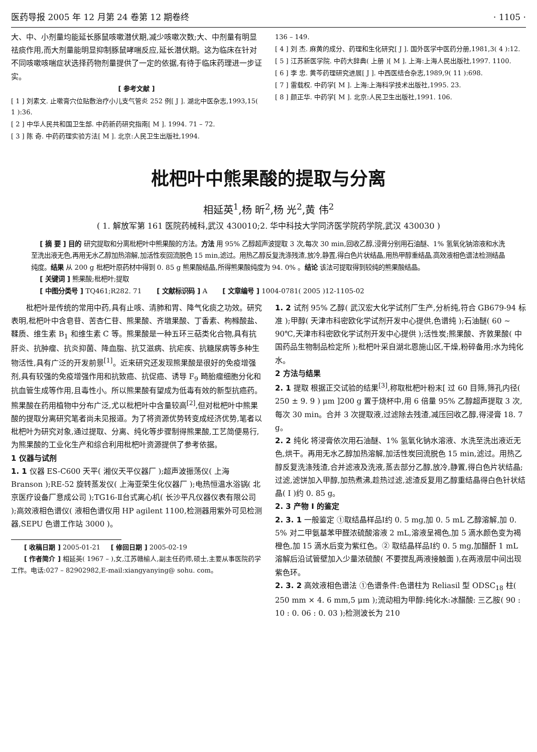医药导报 2005 年 12 月第 24 卷第 12 期卷终 · 1105 ·
大、中、小剂量均能延长豚鼠咳嗽潜伏期,减少咳嗽次数;大、中剂量有明显祛痰作用,而大剂量能明显抑制豚鼠哮喘反应,延长潜伏期。这为临床在针对不同咳嗽咳喘症状选择药物剂量提供了一定的依据,有待于临床药理进一步证实。
[ 参考文献 ]
[ 1 ] 刘素文. 止嗽膏穴位贴敷治疗小儿支气管炎 252 例[ J ]. 湖北中医杂志,1993,15( 1 ):36.
[ 2 ] 中华人民共和国卫生部. 中药新药研究指南[ M ]. 1994. 71 – 72.
[ 3 ] 陈 奇. 中药药理实验方法[ M ]. 北京:人民卫生出版社,1994.
136 – 149.
[ 4 ] 刘 杰. 麻黄的成分、药理和生化研究[ J ]. 国外医学中医药分册,1981,3( 4 ):12.
[ 5 ] 江苏新医学院. 中药大辞典( 上册 )[ M ]. 上海:上海人民出版社,1997. 1100.
[ 6 ] 李 忠. 黄芩药理研究进展[ J ]. 中西医结合杂志,1989,9( 11 ):698.
[ 7 ] 雷载权. 中药学[ M ]. 上海:上海科学技术出版社,1995. 23.
[ 8 ] 颜正华. 中药学[ M ]. 北京:人民卫生出版社,1991. 106.
枇杷叶中熊果酸的提取与分离
相延英<sup>1</sup>,杨 昕<sup>2</sup>,杨 光<sup>2</sup>,黄 伟<sup>2</sup>
( 1. 解放军第 161 医院药械科,武汉 430010;2. 华中科技大学同济医学院药学院,武汉 430030 )
[ 摘 要 ] 目的 研究提取和分离枇杷叶中熊果酸的方法。方法 用 95% 乙醇超声波提取 3 次,每次 30 min,回收乙醇,浸膏分别用石油醚、1% 氢氧化钠溶液和水洗至洗出液无色,再用无水乙醇加热溶解,加活性炭回流脱色 15 min,滤过。用热乙醇反复洗涤残渣,放冷,静置,得白色片状结晶,用热甲醇重结晶,高效液相色谱法检测结晶纯度。结果 从 200 g 枇杷叶原药材中得到 0. 85 g 熊果酸结晶,所得熊果酸纯度为 94. 0% 。结论 该法可提取得到较纯的熊果酸结晶。
[ 关键词 ] 熊果酸;枇杷叶;提取
[ 中图分类号 ] TQ461;R282. 71 [ 文献标识码 ] A [ 文章编号 ] 1004-0781( 2005 )12-1105-02
枇杷叶是传统的常用中药,具有止咳、清肺和胃、降气化痰之功效。研究表明,枇杷叶中含皂苷、苦杏仁苷、熊果酸、齐墩果酸、丁香素、枸橼酸盐、鞣质、维生素 B<sub>1</sub> 和维生素 C 等。熊果酸是一种五环三萜类化合物,具有抗肝炎、抗肿瘤、抗炎抑菌、降血脂、抗艾滋病、抗疟疾、抗糖尿病等多种生物活性,具有广泛的开发前景<sup>[1]</sup>。近来研究还发现熊果酸是很好的免疫增强剂,具有较强的免疫增强作用和抗致癌、抗促癌、诱导 F<sub>9</sub> 畸胎瘤细胞分化和抗血管生成等作用,且毒性小。所以熊果酸有望成为低毒有效的新型抗癌药。熊果酸在药用植物中分布广泛,尤以枇杷叶中含量较高<sup>[2]</sup>,但对枇杷叶中熊果酸的提取分离研究笔者尚未见报道。为了将资源优势转变成经济优势,笔者以枇杷叶为研究对象,通过提取、分离、纯化等步骤制得熊果酸,工艺简便易行,为熊果酸的工业化生产和综合利用枇杷叶资源提供了参考依据。
1 仪器与试剂
1. 1 仪器 ES-C600 天平( 湘仪天平仪器厂 );超声波振荡仪( 上海 Branson );RE-52 旋转蒸发仪( 上海亚荣生化仪器厂 );电热恒温水浴锅( 北京医疗设备厂意成公司 );TG16-Ⅱ台式离心机( 长沙平凡仪器仪表有限公司 );高效液相色谱仪( 液相色谱仪用 HP agilent 1100,检测器用紫外可见检测器,SEPU 色谱工作站 3000 )。
[ 收稿日期 ] 2005-01-21 [ 修回日期 ] 2005-02-19
[ 作者简介 ] 相延英( 1967 – ),女,江苏赣榆人,副主任药师,硕士,主要从事医院药学工作。电话:027 – 82902982,E-mail:xiangyanying@ sohu. com。
1. 2 试剂 95% 乙醇( 武汉宏大化学试剂厂生产,分析纯,符合 GB679-94 标准 );甲醇( 天津市科密欧化学试剂开发中心提供,色谱纯 );石油醚( 60 ~ 90℃,天津市科密欧化学试剂开发中心提供 );活性炭;熊果酸、齐敦果酸( 中国药品生物制品检定所 );枇杷叶采自湖北恩施山区,干燥,粉碎备用;水为纯化水。
2 方法与结果
2. 1 提取 根据正交试验的结果<sup>[3]</sup>,称取枇杷叶粉末[ 过 60 目筛,筛孔内径( 250 ± 9. 9 ) μm ]200 g 置于烧杯中,用 6 倍量 95% 乙醇超声提取 3 次,每次 30 min。合并 3 次提取液,过滤除去残渣,减压回收乙醇,得浸膏 18. 7 g。
2. 2 纯化 将浸膏依次用石油醚、1% 氢氧化钠水溶液、水洗至洗出液近无色,烘干。再用无水乙醇加热溶解,加活性炭回流脱色 15 min,滤过。用热乙醇反复洗涤残渣,合并滤液及洗液,蒸去部分乙醇,放冷,静置,得白色片状结晶;过滤,滤饼加入甲醇,加热煮沸,趁热过滤,滤渣反复用乙醇重结晶得白色针状结晶( Ⅰ )约 0. 85 g。
2. 3 产物 I 的鉴定
2. 3. 1 一般鉴定 ①取结晶样品Ⅰ约 0. 5 mg,加 0. 5 mL 乙醇溶解,加 0. 5% 对二甲氨基苯甲醛浓硫酸溶液 2 mL,溶液呈褐色,加 5 滴水颜色变为褐橙色,加 15 滴水后变为紫红色。② 取结晶样品Ⅰ约 0. 5 mg,加醋酐 1 mL 溶解后沿试管壁加入少量浓硫酸( 不要搅乱两液接触面 ),在两液层中间出现紫色环。
2. 3. 2 高效液相色谱法 ①色谱条件:色谱柱为 Reliasil 型 ODSC<sub>18</sub> 柱( 250 mm × 4. 6 mm,5 μm );流动相为甲醇:纯化水:冰醋酸: 三乙胺( 90 : 10 : 0. 06 : 0. 03 );检测波长为 210